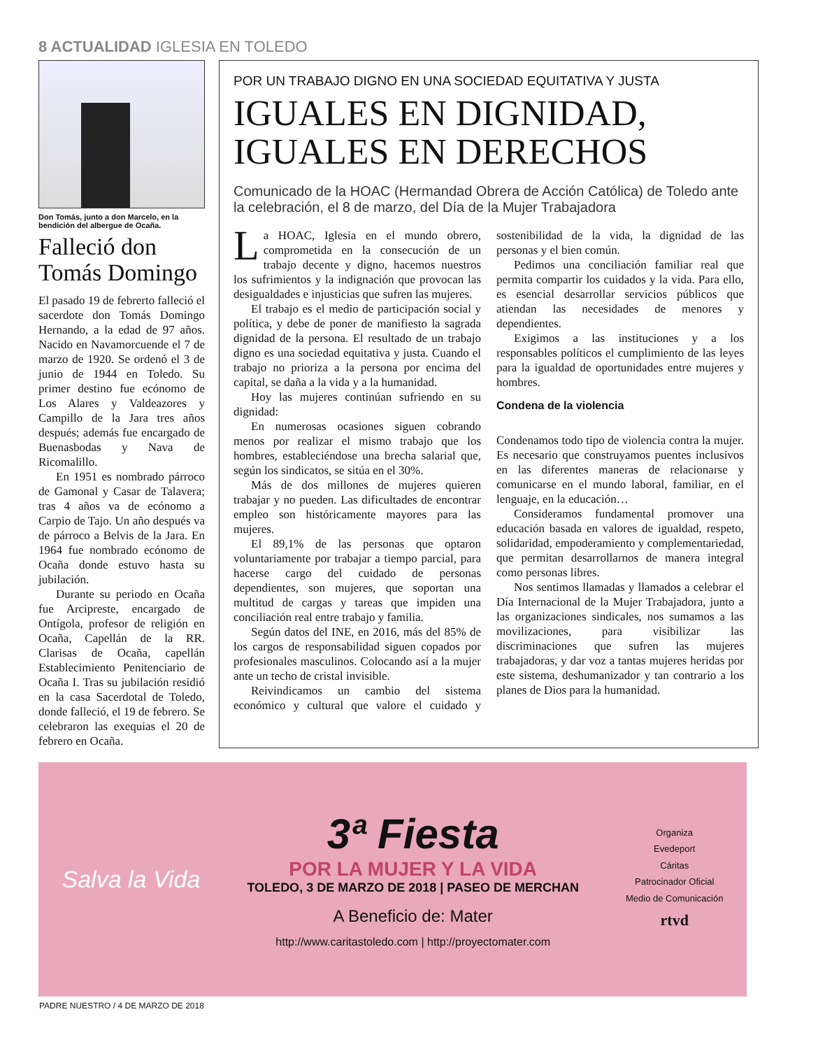8 ACTUALIDAD IGLESIA EN TOLEDO
Don Tomás, junto a don Marcelo, en la bendición del albergue de Ocaña.
Falleció don Tomás Domingo
El pasado 19 de febrerto falleció el sacerdote don Tomás Domingo Hernando, a la edad de 97 años. Nacido en Navamorcuende el 7 de marzo de 1920. Se ordenó el 3 de junio de 1944 en Toledo. Su primer destino fue ecónomo de Los Alares y Valdeazores y Campillo de la Jara tres años después; además fue encargado de Buenasbodas y Nava de Ricomalillo.
En 1951 es nombrado párroco de Gamonal y Casar de Talavera; tras 4 años va de ecónomo a Carpio de Tajo. Un año después va de párroco a Belvis de la Jara. En 1964 fue nombrado ecónomo de Ocaña donde estuvo hasta su jubilación.
Durante su periodo en Ocaña fue Arcipreste, encargado de Ontígola, profesor de religión en Ocaña, Capellán de la RR. Clarisas de Ocaña, capellán Establecimiento Penitenciario de Ocaña I. Tras su jubilación residió en la casa Sacerdotal de Toledo, donde falleció, el 19 de febrero. Se celebraron las exequias el 20 de febrero en Ocaña.
POR UN TRABAJO DIGNO EN UNA SOCIEDAD EQUITATIVA Y JUSTA
IGUALES EN DIGNIDAD,
IGUALES EN DERECHOS
Comunicado de la HOAC (Hermandad Obrera de Acción Católica) de Toledo ante la celebración, el 8 de marzo, del Día de la Mujer Trabajadora
La HOAC, Iglesia en el mundo obrero, comprometida en la consecución de un trabajo decente y digno, hacemos nuestros los sufrimientos y la indignación que provocan las desigualdades e injusticias que sufren las mujeres.
El trabajo es el medio de participación social y política, y debe de poner de manifiesto la sagrada dignidad de la persona. El resultado de un trabajo digno es una sociedad equitativa y justa. Cuando el trabajo no prioriza a la persona por encima del capital, se daña a la vida y a la humanidad.
Hoy las mujeres continúan sufriendo en su dignidad:
En numerosas ocasiones siguen cobrando menos por realizar el mismo trabajo que los hombres, estableciéndose una brecha salarial que, según los sindicatos, se sitúa en el 30%.
Más de dos millones de mujeres quieren trabajar y no pueden. Las dificultades de encontrar empleo son históricamente mayores para las mujeres.
El 89,1% de las personas que optaron voluntariamente por trabajar a tiempo parcial, para hacerse cargo del cuidado de personas dependientes, son mujeres, que soportan una multitud de cargas y tareas que impiden una conciliación real entre trabajo y familia.
Según datos del INE, en 2016, más del 85% de los cargos de responsabilidad siguen copados por profesionales masculinos. Colocando así a la mujer ante un techo de cristal invisible.
Reivindicamos un cambio del sistema económico y cultural que valore el cuidado y sostenibilidad de la vida, la dignidad de las personas y el bien común.
Pedimos una conciliación familiar real que permita compartir los cuidados y la vida. Para ello, es esencial desarrollar servicios públicos que atiendan las necesidades de menores y dependientes.
Exigimos a las instituciones y a los responsables políticos el cumplimiento de las leyes para la igualdad de oportunidades entre mujeres y hombres.
Condena de la violencia
Condenamos todo tipo de violencia contra la mujer. Es necesario que construyamos puentes inclusivos en las diferentes maneras de relacionarse y comunicarse en el mundo laboral, familiar, en el lenguaje, en la educación…
Consideramos fundamental promover una educación basada en valores de igualdad, respeto, solidaridad, empoderamiento y complementariedad, que permitan desarrollarnos de manera integral como personas libres.
Nos sentimos llamadas y llamados a celebrar el Día Internacional de la Mujer Trabajadora, junto a las organizaciones sindicales, nos sumamos a las movilizaciones, para visibilizar las discriminaciones que sufren las mujeres trabajadoras, y dar voz a tantas mujeres heridas por este sistema, deshumanizador y tan contrario a los planes de Dios para la humanidad.
Salva la Vida
3ª Fiesta
POR LA MUJER Y LA VIDA
TOLEDO, 3 DE MARZO DE 2018 | PASEO DE MERCHAN
A Beneficio de: Mater
http://www.caritastoledo.com | http://proyectomater.com
Organiza
Evedeport
Cáritas
Patrocinador Oficial
Medio de Comunicación
rtvd
PADRE NUESTRO / 4 DE MARZO DE 2018